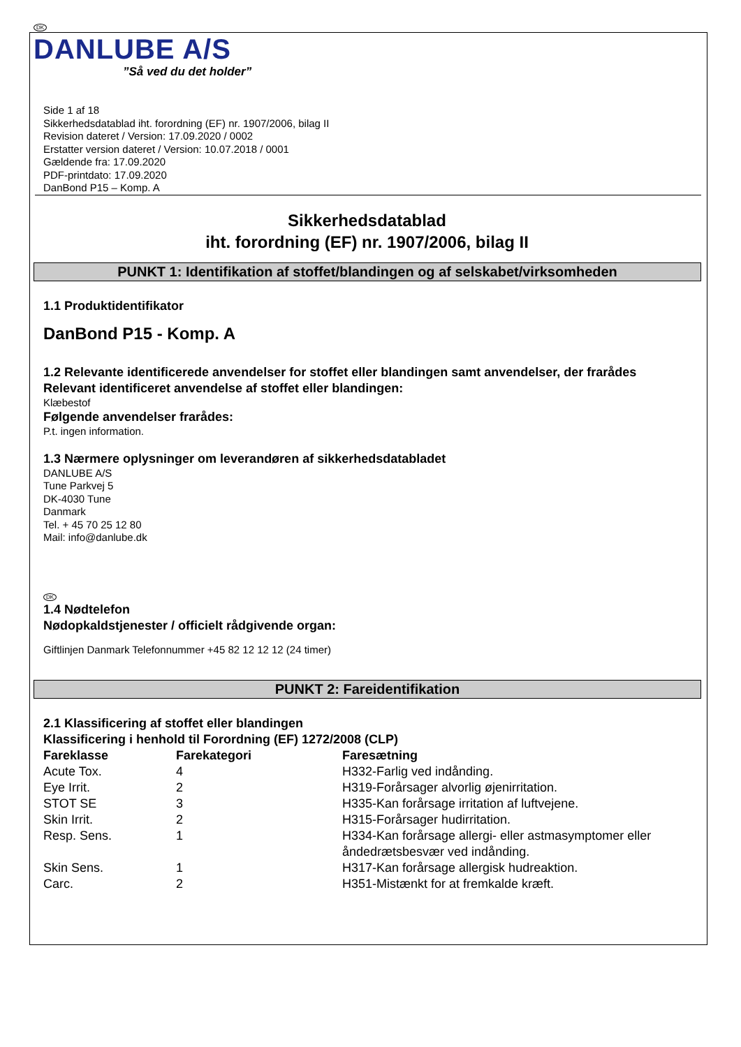DK
DANLUBE A/S
”Så ved du det holder”
Side 1 af 18
Sikkerhedsdatablad iht. forordning (EF) nr. 1907/2006, bilag II
Revision dateret / Version: 17.09.2020 / 0002
Erstatter version dateret / Version: 10.07.2018 / 0001
Gældende fra: 17.09.2020
PDF-printdato: 17.09.2020
DanBond P15 – Komp. A
Sikkerhedsdatablad
iht. forordning (EF) nr. 1907/2006, bilag II
PUNKT 1: Identifikation af stoffet/blandingen og af selskabet/virksomheden
1.1 Produktidentifikator
DanBond P15 - Komp. A
1.2 Relevante identificerede anvendelser for stoffet eller blandingen samt anvendelser, der frarådes
Relevant identificeret anvendelse af stoffet eller blandingen:
Klæbestof
Følgende anvendelser frarådes:
P.t. ingen information.
1.3 Nærmere oplysninger om leverandøren af sikkerhedsdatabladet
DANLUBE A/S
Tune Parkvej 5
DK-4030 Tune
Danmark
Tel. + 45 70 25 12 80
Mail: info@danlube.dk
DK
1.4 Nødtelefon
Nødopkaldstjenester / officielt rådgivende organ:
Giftlinjen Danmark Telefonnummer +45 82 12 12 12 (24 timer)
PUNKT 2: Fareidentifikation
2.1 Klassificering af stoffet eller blandingen
Klassificering i henhold til Forordning (EF) 1272/2008 (CLP)
| Fareklasse | Farekategori | Faresætning |
| --- | --- | --- |
| Acute Tox. | 4 | H332-Farlig ved indånding. |
| Eye Irrit. | 2 | H319-Forårsager alvorlig øjenirritation. |
| STOT SE | 3 | H335-Kan forårsage irritation af luftvejene. |
| Skin Irrit. | 2 | H315-Forårsager hudirritation. |
| Resp. Sens. | 1 | H334-Kan forårsage allergi- eller astmasymptomer eller åndedrætsbesvær ved indånding. |
| Skin Sens. | 1 | H317-Kan forårsage allergisk hudreaktion. |
| Carc. | 2 | H351-Mistænkt for at fremkalde kræft. |